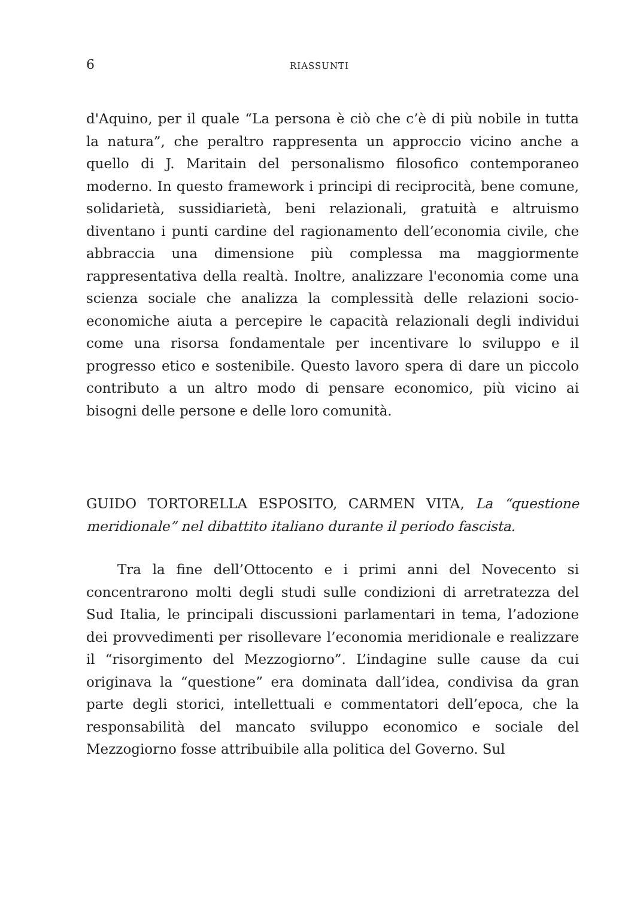6 RIASSUNTI
d'Aquino, per il quale “La persona è ciò che c’è di più nobile in tutta la natura”, che peraltro rappresenta un approccio vicino anche a quello di J. Maritain del personalismo filosofico contemporaneo moderno. In questo framework i principi di reciprocità, bene comune, solidarietà, sussidiarietà, beni relazionali, gratuità e altruismo diventano i punti cardine del ragionamento dell’economia civile, che abbraccia una dimensione più complessa ma maggiormente rappresentativa della realtà. Inoltre, analizzare l'economia come una scienza sociale che analizza la complessità delle relazioni socio-economiche aiuta a percepire le capacità relazionali degli individui come una risorsa fondamentale per incentivare lo sviluppo e il progresso etico e sostenibile. Questo lavoro spera di dare un piccolo contributo a un altro modo di pensare economico, più vicino ai bisogni delle persone e delle loro comunità.
GUIDO TORTORELLA ESPOSITO, CARMEN VITA, La “questione meridionale” nel dibattito italiano durante il periodo fascista.
Tra la fine dell’Ottocento e i primi anni del Novecento si concentrarono molti degli studi sulle condizioni di arretratezza del Sud Italia, le principali discussioni parlamentari in tema, l’adozione dei provvedimenti per risollevare l’economia meridionale e realizzare il “risorgimento del Mezzogiorno”. L’indagine sulle cause da cui originava la “questione” era dominata dall’idea, condivisa da gran parte degli storici, intellettuali e commentatori dell’epoca, che la responsabilità del mancato sviluppo economico e sociale del Mezzogiorno fosse attribuibile alla politica del Governo. Sul